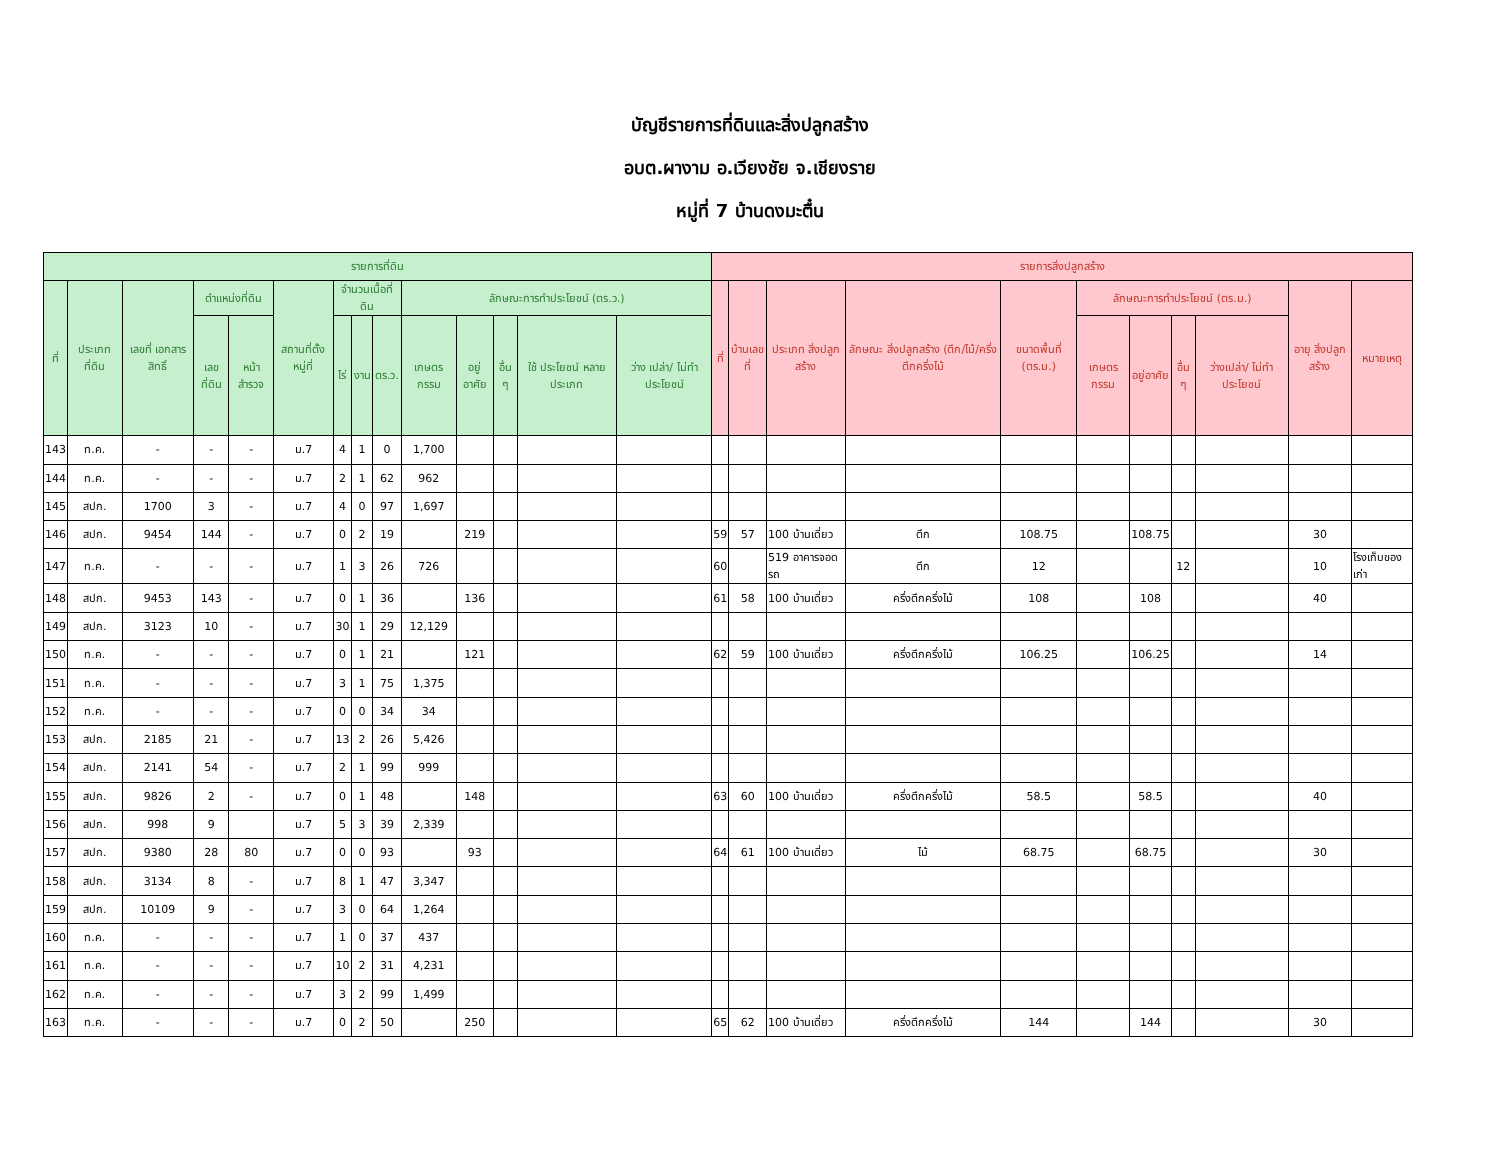บัญชีรายการที่ดินและสิ่งปลูกสร้าง
อบต.ผางาม อ.เวียงชัย จ.เชียงราย
หมู่ที่ 7 บ้านดงมะตื๋น
| รายการที่ดิน | | | | | | | | | | | | | | รายการสิ่งปลูกสร้าง | | | | | | | | | | |
| --- | --- | --- | --- | --- | --- | --- | --- | --- | --- | --- | --- | --- | --- | --- | --- | --- | --- | --- | --- | --- | --- | --- | --- | --- |
| ที่ | ประเภท ที่ดิน | เลขที่ เอกสาร สิทธิ์ | ตำแหน่งที่ดิน | | สถานที่ตั้ง หมู่ที่ | จำนวนเนื้อที่ดิน | | | ลักษณะการทำประโยชน์ (ตร.ว.) | | | | | ที่ | บ้านเลขที่ | ประเภท สิ่งปลูกสร้าง | ลักษณะ สิ่งปลูกสร้าง (ตึก/ไม้/ครึ่งตึกครึ่งไม้ | ขนาดพื้นที่ (ตร.ม.) | ลักษณะการทำประโยชน์ (ตร.ม.) | | | | อายุ สิ่งปลูกสร้าง | หมายเหตุ |
| | | | เลขที่ดิน | หน้า สำรวจ | | ไร่ | งาน | ตร.ว. | เกษตร กรรม | อยู่อาศัย | อื่น ๆ | ใช้ ประโยชน์ หลาย ประเภท | ว่าง เปล่า/ ไม่ทำ ประโยชน์ | | | | | | เกษตร กรรม | อยู่อาศัย | อื่น ๆ | ว่างเปล่า/ ไม่ทำ ประโยชน์ | | |
| 143 | ท.ค. | - | - | - | ม.7 | 4 | 1 | 0 | 1,700 | | | | | | | | | | | | | | | |
| 144 | ท.ค. | - | - | - | ม.7 | 2 | 1 | 62 | 962 | | | | | | | | | | | | | | | |
| 145 | สปก. | 1700 | 3 | - | ม.7 | 4 | 0 | 97 | 1,697 | | | | | | | | | | | | | | | |
| 146 | สปก. | 9454 | 144 | - | ม.7 | 0 | 2 | 19 | | 219 | | | | 59 | 57 | 100 บ้านเดี่ยว | ตึก | 108.75 | | 108.75 | | | 30 | |
| 147 | ท.ค. | - | - | - | ม.7 | 1 | 3 | 26 | 726 | | | | | 60 | | 519 อาคารจอดรถ | ตึก | 12 | | | 12 | | 10 | โรงเก็บของเก่า |
| 148 | สปก. | 9453 | 143 | - | ม.7 | 0 | 1 | 36 | | 136 | | | | 61 | 58 | 100 บ้านเดี่ยว | ครึ่งตึกครึ่งไม้ | 108 | | 108 | | | 40 | |
| 149 | สปก. | 3123 | 10 | - | ม.7 | 30 | 1 | 29 | 12,129 | | | | | | | | | | | | | | | |
| 150 | ท.ค. | - | - | - | ม.7 | 0 | 1 | 21 | | 121 | | | | 62 | 59 | 100 บ้านเดี่ยว | ครึ่งตึกครึ่งไม้ | 106.25 | | 106.25 | | | 14 | |
| 151 | ท.ค. | - | - | - | ม.7 | 3 | 1 | 75 | 1,375 | | | | | | | | | | | | | | | |
| 152 | ท.ค. | - | - | - | ม.7 | 0 | 0 | 34 | 34 | | | | | | | | | | | | | | | |
| 153 | สปก. | 2185 | 21 | - | ม.7 | 13 | 2 | 26 | 5,426 | | | | | | | | | | | | | | | |
| 154 | สปก. | 2141 | 54 | - | ม.7 | 2 | 1 | 99 | 999 | | | | | | | | | | | | | | | |
| 155 | สปก. | 9826 | 2 | - | ม.7 | 0 | 1 | 48 | | 148 | | | | 63 | 60 | 100 บ้านเดี่ยว | ครึ่งตึกครึ่งไม้ | 58.5 | | 58.5 | | | 40 | |
| 156 | สปก. | 998 | 9 | | ม.7 | 5 | 3 | 39 | 2,339 | | | | | | | | | | | | | | | |
| 157 | สปก. | 9380 | 28 | 80 | ม.7 | 0 | 0 | 93 | | 93 | | | | 64 | 61 | 100 บ้านเดี่ยว | ไม้ | 68.75 | | 68.75 | | | 30 | |
| 158 | สปก. | 3134 | 8 | - | ม.7 | 8 | 1 | 47 | 3,347 | | | | | | | | | | | | | | | |
| 159 | สปก. | 10109 | 9 | - | ม.7 | 3 | 0 | 64 | 1,264 | | | | | | | | | | | | | | | |
| 160 | ท.ค. | - | - | - | ม.7 | 1 | 0 | 37 | 437 | | | | | | | | | | | | | | | |
| 161 | ท.ค. | - | - | - | ม.7 | 10 | 2 | 31 | 4,231 | | | | | | | | | | | | | | | |
| 162 | ท.ค. | - | - | - | ม.7 | 3 | 2 | 99 | 1,499 | | | | | | | | | | | | | | | |
| 163 | ท.ค. | - | - | - | ม.7 | 0 | 2 | 50 | | 250 | | | | 65 | 62 | 100 บ้านเดี่ยว | ครึ่งตึกครึ่งไม้ | 144 | | 144 | | | 30 | |